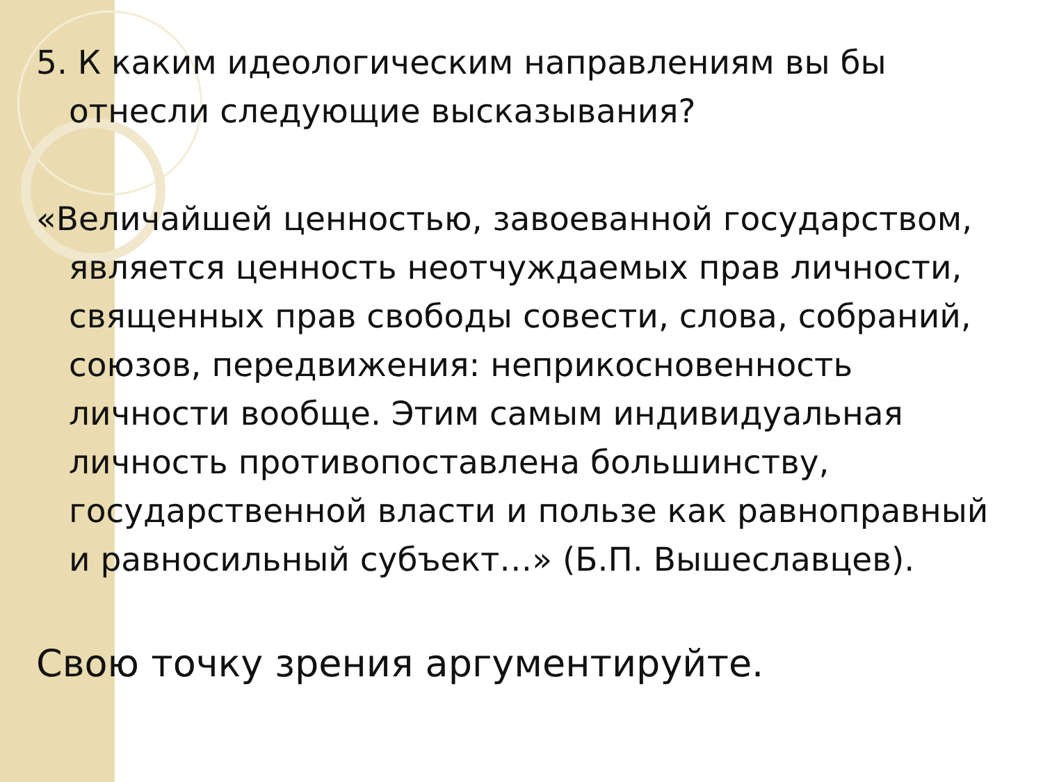5. К каким идеологическим направлениям вы бы отнесли следующие высказывания?
«Величайшей ценностью, завоеванной государством, является ценность неотчуждаемых прав личности, священных прав свободы совести, слова, собраний, союзов, передвижения: неприкосновенность личности вообще. Этим самым индивидуальная личность противопоставлена большинству, государственной власти и пользе как равноправный и равносильный субъект…» (Б.П. Вышеславцев).
Свою точку зрения аргументируйте.